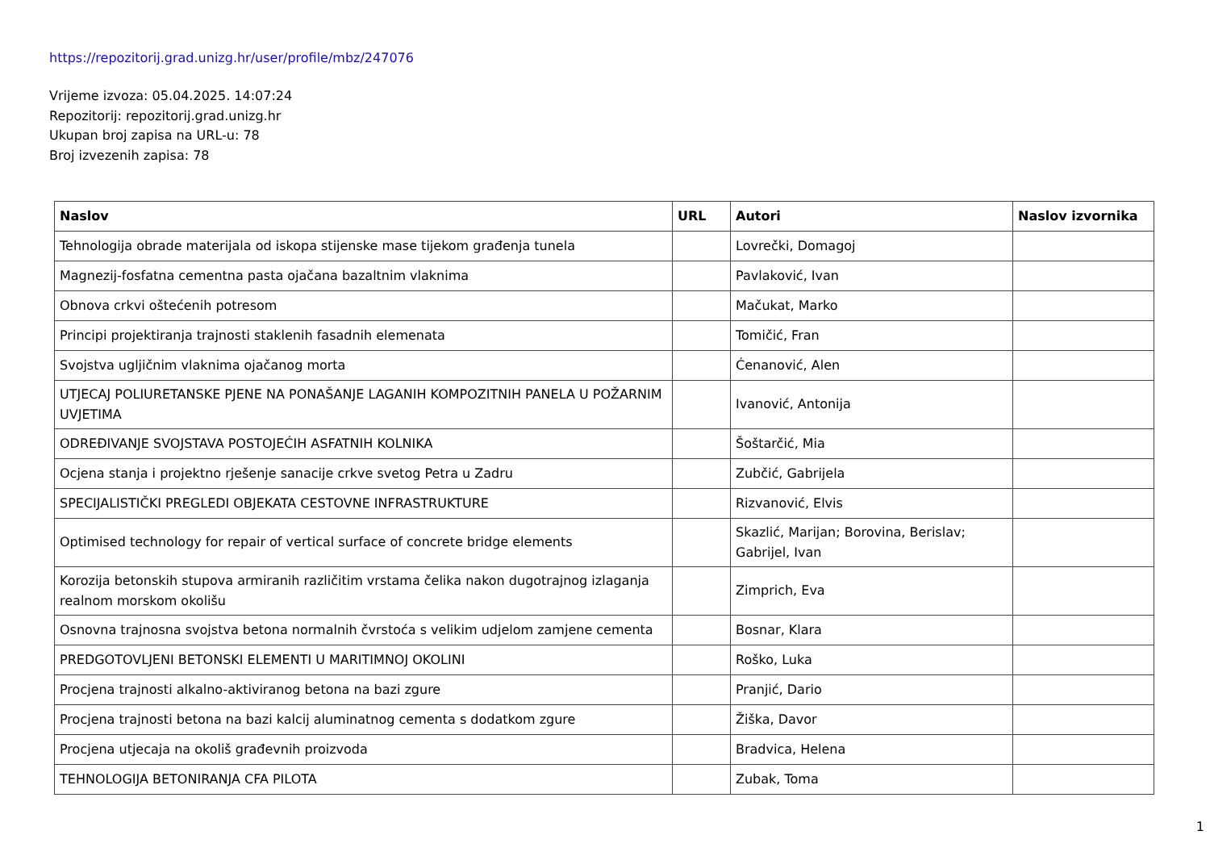https://repozitorij.grad.unizg.hr/user/profile/mbz/247076
Vrijeme izvoza: 05.04.2025. 14:07:24
Repozitorij: repozitorij.grad.unizg.hr
Ukupan broj zapisa na URL-u: 78
Broj izvezenih zapisa: 78
| Naslov | URL | Autori | Naslov izvornika |
| --- | --- | --- | --- |
| Tehnologija obrade materijala od iskopa stijenske mase tijekom građenja tunela | | Lovrečki, Domagoj | |
| Magnezij-fosfatna cementna pasta ojačana bazaltnim vlaknima | | Pavlaković, Ivan | |
| Obnova crkvi oštećenih potresom | | Mačukat, Marko | |
| Principi projektiranja trajnosti staklenih fasadnih elemenata | | Tomičić, Fran | |
| Svojstva ugljičnim vlaknima ojačanog morta | | Ćenanović, Alen | |
| UTJECAJ POLIURETANSKE PJENE NA PONAŠANJE LAGANIH KOMPOZITNIH PANELA U POŽARNIM UVJETIMA | | Ivanović, Antonija | |
| ODREĐIVANJE SVOJSTAVA POSTOJEĆIH ASFATNIH KOLNIKA | | Šoštarčić, Mia | |
| Ocjena stanja i projektno rješenje sanacije crkve svetog Petra u Zadru | | Zubčić, Gabrijela | |
| SPECIJALISTIČKI PREGLEDI OBJEKATA CESTOVNE INFRASTRUKTURE | | Rizvanović, Elvis | |
| Optimised technology for repair of vertical surface of concrete bridge elements | | Skazlić, Marijan; Borovina, Berislav; Gabrijel, Ivan | |
| Korozija betonskih stupova armiranih različitim vrstama čelika nakon dugotrajnog izlaganja realnom morskom okolišu | | Zimprich, Eva | |
| Osnovna trajnosna svojstva betona normalnih čvrstoća s velikim udjelom zamjene cementa | | Bosnar, Klara | |
| PREDGOTOVLJENI BETONSKI ELEMENTI U MARITIMNOJ OKOLINI | | Roško, Luka | |
| Procjena trajnosti alkalno-aktiviranog betona na bazi zgure | | Pranjić, Dario | |
| Procjena trajnosti betona na bazi kalcij aluminatnog cementa s dodatkom zgure | | Žiška, Davor | |
| Procjena utjecaja na okoliš građevnih proizvoda | | Bradvica, Helena | |
| TEHNOLOGIJA BETONIRANJA CFA PILOTA | | Zubak, Toma | |
1